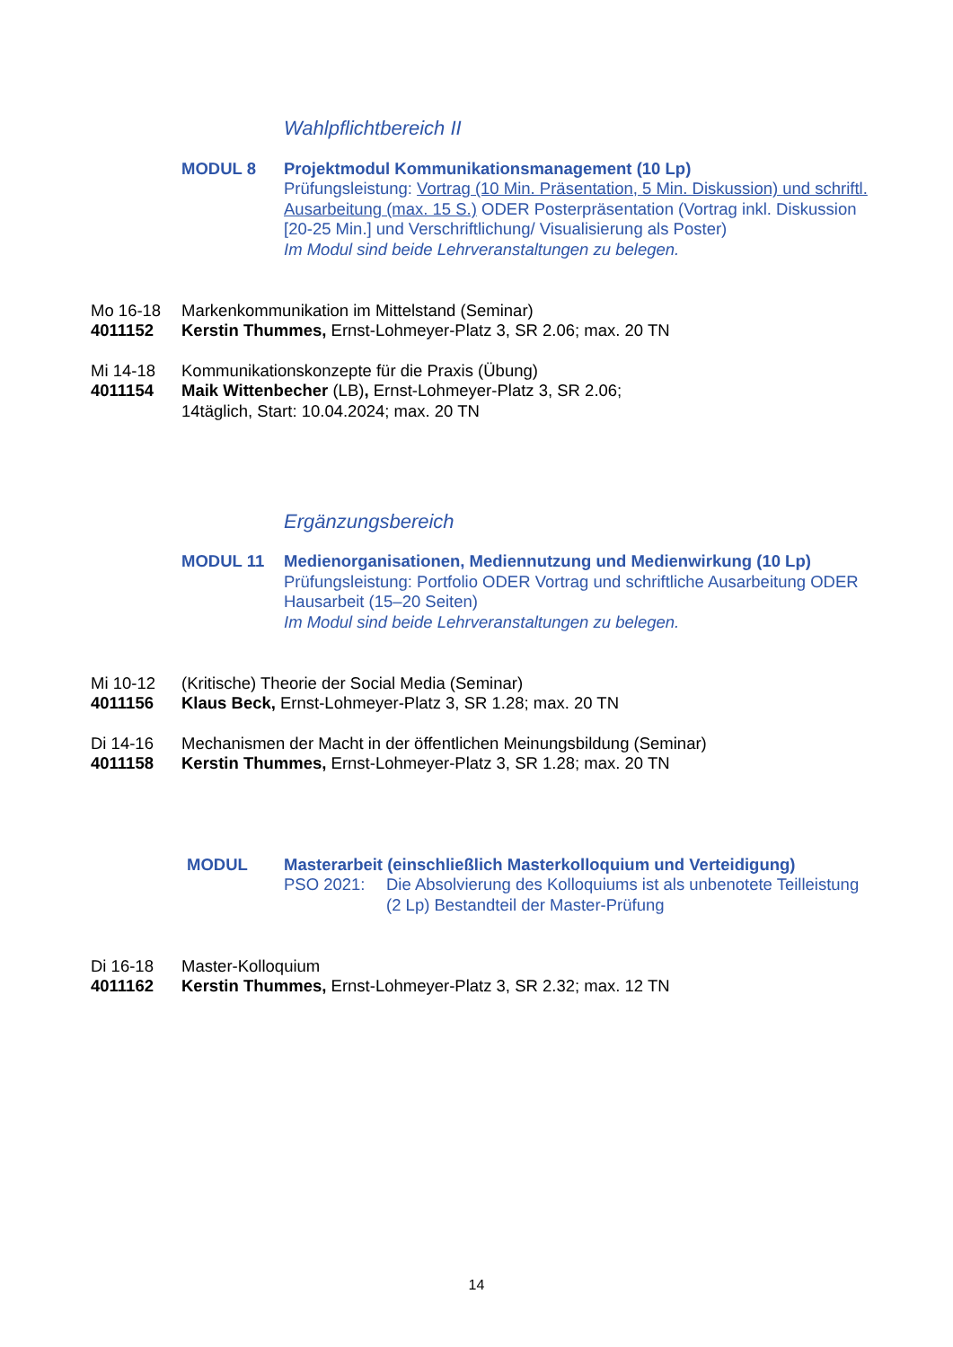Wahlpflichtbereich II
MODUL 8 Projektmodul Kommunikationsmanagement (10 Lp)
Prüfungsleistung: Vortrag (10 Min. Präsentation, 5 Min. Diskussion) und schriftl. Ausarbeitung (max. 15 S.) ODER Posterpräsentation (Vortrag inkl. Diskussion [20-25 Min.] und Verschriftlichung/ Visualisierung als Poster)
Im Modul sind beide Lehrveranstaltungen zu belegen.
Mo 16-18
4011152
Markenkommunikation im Mittelstand (Seminar)
Kerstin Thummes, Ernst-Lohmeyer-Platz 3, SR 2.06; max. 20 TN
Mi 14-18
4011154
Kommunikationskonzepte für die Praxis (Übung)
Maik Wittenbecher (LB), Ernst-Lohmeyer-Platz 3, SR 2.06;
14täglich, Start: 10.04.2024; max. 20 TN
Ergänzungsbereich
MODUL 11 Medienorganisationen, Mediennutzung und Medienwirkung (10 Lp)
Prüfungsleistung: Portfolio ODER Vortrag und schriftliche Ausarbeitung ODER Hausarbeit (15–20 Seiten)
Im Modul sind beide Lehrveranstaltungen zu belegen.
Mi 10-12
4011156
(Kritische) Theorie der Social Media (Seminar)
Klaus Beck, Ernst-Lohmeyer-Platz 3, SR 1.28; max. 20 TN
Di 14-16
4011158
Mechanismen der Macht in der öffentlichen Meinungsbildung (Seminar)
Kerstin Thummes, Ernst-Lohmeyer-Platz 3, SR 1.28; max. 20 TN
MODUL Masterarbeit (einschließlich Masterkolloquium und Verteidigung)
PSO 2021: Die Absolvierung des Kolloquiums ist als unbenotete Teilleistung (2 Lp) Bestandteil der Master-Prüfung
Di 16-18
4011162
Master-Kolloquium
Kerstin Thummes, Ernst-Lohmeyer-Platz 3, SR 2.32; max. 12 TN
14